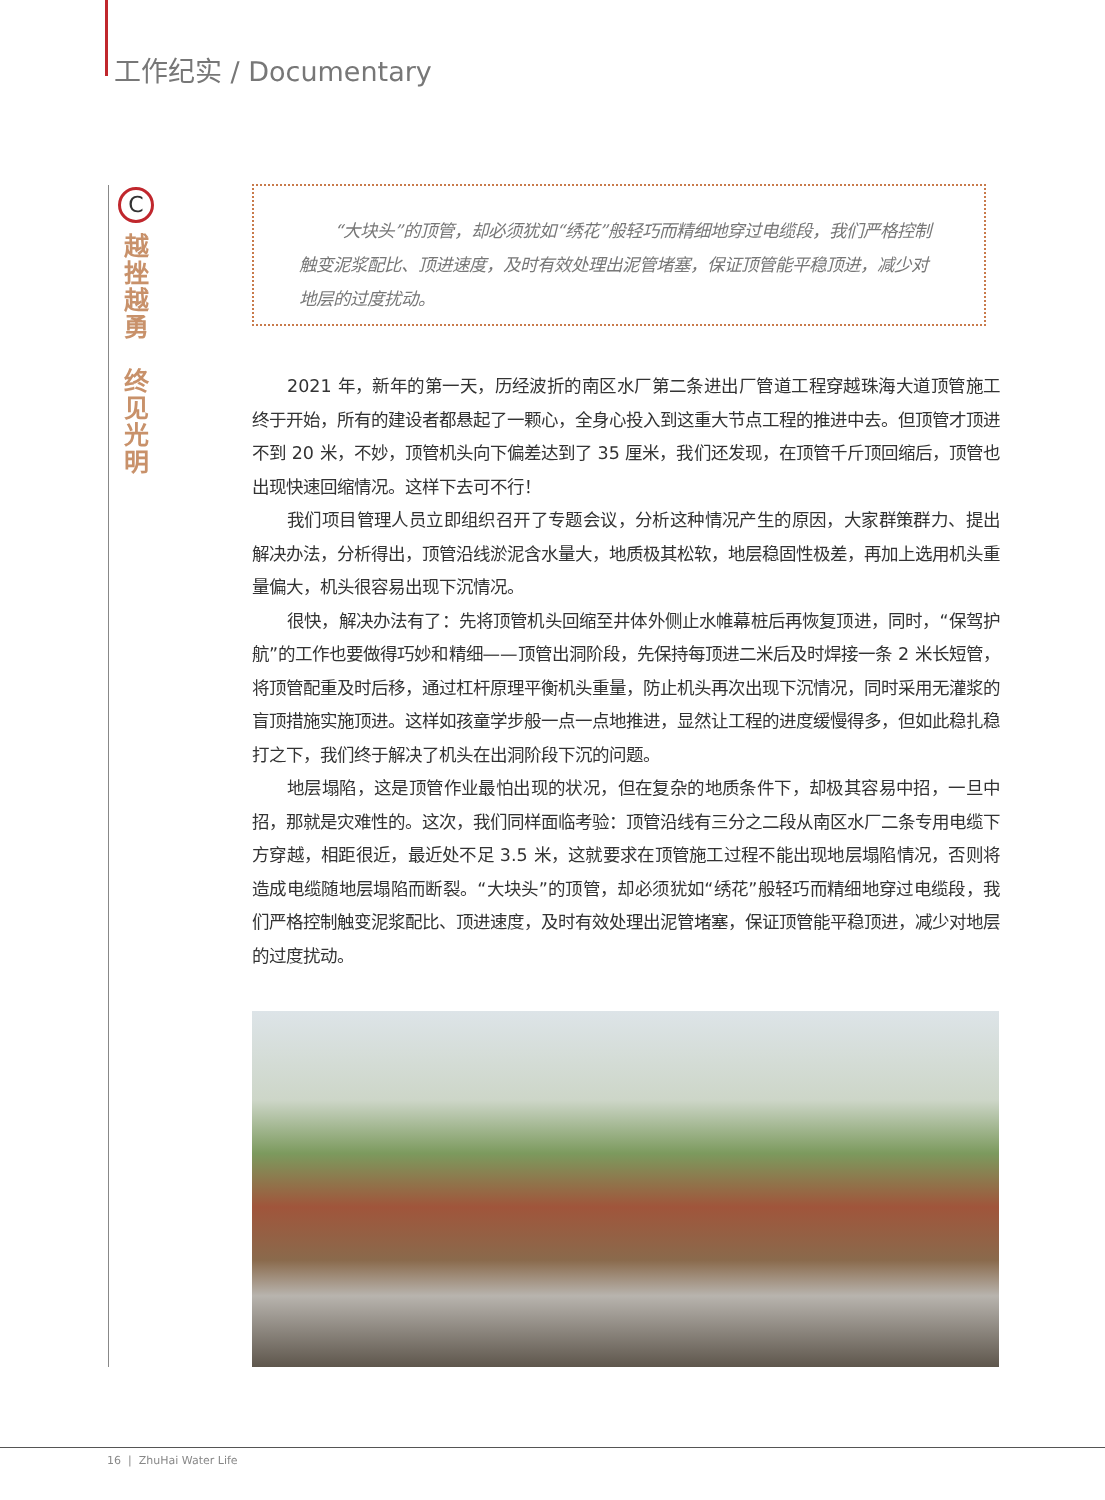工作纪实 / Documentary
C
越
挫
越
勇
终
见
光
明
“大块头”的顶管，却必须犹如“绣花”般轻巧而精细地穿过电缆段，我们严格控制触变泥浆配比、顶进速度，及时有效处理出泥管堵塞，保证顶管能平稳顶进，减少对地层的过度扰动。
2021 年，新年的第一天，历经波折的南区水厂第二条进出厂管道工程穿越珠海大道顶管施工终于开始，所有的建设者都悬起了一颗心，全身心投入到这重大节点工程的推进中去。但顶管才顶进不到 20 米，不妙，顶管机头向下偏差达到了 35 厘米，我们还发现，在顶管千斤顶回缩后，顶管也出现快速回缩情况。这样下去可不行！
我们项目管理人员立即组织召开了专题会议，分析这种情况产生的原因，大家群策群力、提出解决办法，分析得出，顶管沿线淤泥含水量大，地质极其松软，地层稳固性极差，再加上选用机头重量偏大，机头很容易出现下沉情况。
很快，解决办法有了：先将顶管机头回缩至井体外侧止水帷幕桩后再恢复顶进，同时，“保驾护航”的工作也要做得巧妙和精细——顶管出洞阶段，先保持每顶进二米后及时焊接一条 2 米长短管，将顶管配重及时后移，通过杠杆原理平衡机头重量，防止机头再次出现下沉情况，同时采用无灌浆的盲顶措施实施顶进。这样如孩童学步般一点一点地推进，显然让工程的进度缓慢得多，但如此稳扎稳打之下，我们终于解决了机头在出洞阶段下沉的问题。
地层塌陷，这是顶管作业最怕出现的状况，但在复杂的地质条件下，却极其容易中招，一旦中招，那就是灾难性的。这次，我们同样面临考验：顶管沿线有三分之二段从南区水厂二条专用电缆下方穿越，相距很近，最近处不足 3.5 米，这就要求在顶管施工过程不能出现地层塌陷情况，否则将造成电缆随地层塌陷而断裂。“大块头”的顶管，却必须犹如“绣花”般轻巧而精细地穿过电缆段，我们严格控制触变泥浆配比、顶进速度，及时有效处理出泥管堵塞，保证顶管能平稳顶进，减少对地层的过度扰动。
16 | ZhuHai Water Life